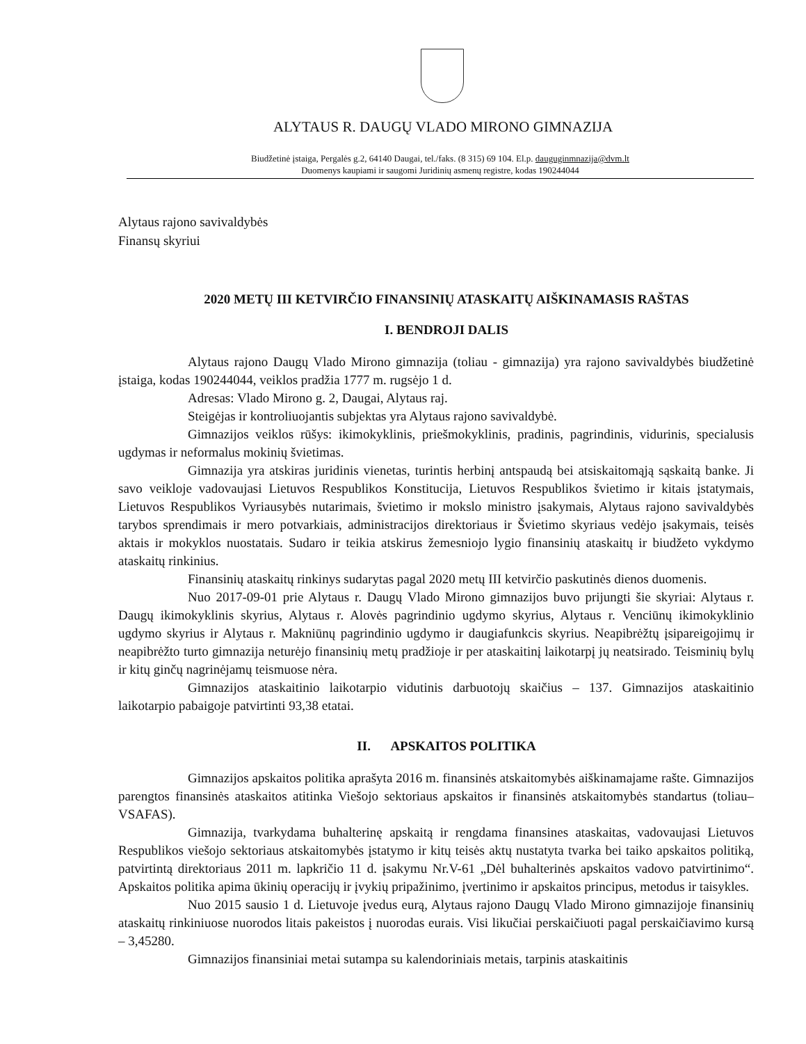ALYTAUS R. DAUGŲ VLADO MIRONO GIMNAZIJA
Biudžetinė įstaiga, Pergalės g.2, 64140 Daugai, tel./faks. (8 315) 69 104. El.p. dauguginmnazija@dvm.lt
Duomenys kaupiami ir saugomi Juridinių asmenų registre, kodas 190244044
Alytaus rajono savivaldybės
Finansų skyriui
2020 METŲ III KETVIRČIO FINANSINIŲ ATASKAITŲ AIŠKINAMASIS RAŠTAS
I. BENDROJI DALIS
Alytaus rajono Daugų Vlado Mirono gimnazija (toliau - gimnazija) yra rajono savivaldybės biudžetinė įstaiga, kodas 190244044, veiklos pradžia 1777 m. rugsėjo 1 d.
Adresas: Vlado Mirono g. 2, Daugai, Alytaus raj.
Steigėjas ir kontroliuojantis subjektas yra Alytaus rajono savivaldybė.
Gimnazijos veiklos rūšys: ikimokyklinis, priešmokyklinis, pradinis, pagrindinis, vidurinis, specialusis ugdymas ir neformalus mokinių švietimas.
Gimnazija yra atskiras juridinis vienetas, turintis herbinį antspaudą bei atsiskaitomąją sąskaitą banke. Ji savo veikloje vadovaujasi Lietuvos Respublikos Konstitucija, Lietuvos Respublikos švietimo ir kitais įstatymais, Lietuvos Respublikos Vyriausybės nutarimais, švietimo ir mokslo ministro įsakymais, Alytaus rajono savivaldybės tarybos sprendimais ir mero potvarkiais, administracijos direktoriaus ir Švietimo skyriaus vedėjo įsakymais, teisės aktais ir mokyklos nuostatais. Sudaro ir teikia atskirus žemesniojo lygio finansinių ataskaitų ir biudžeto vykdymo ataskaitų rinkinius.
Finansinių ataskaitų rinkinys sudarytas pagal 2020 metų III ketvirčio paskutinės dienos duomenis.
Nuo 2017-09-01 prie Alytaus r. Daugų Vlado Mirono gimnazijos buvo prijungti šie skyriai: Alytaus r. Daugų ikimokyklinis skyrius, Alytaus r. Alovės pagrindinio ugdymo skyrius, Alytaus r. Venciūnų ikimokyklinio ugdymo skyrius ir Alytaus r. Makniūnų pagrindinio ugdymo ir daugiafunkcis skyrius. Neapibrėžtų įsipareigojimų ir neapibrėžto turto gimnazija neturėjo finansinių metų pradžioje ir per ataskaitinį laikotarpį jų neatsirado. Teisminių bylų ir kitų ginčų nagrinėjamų teismuose nėra.
Gimnazijos ataskaitinio laikotarpio vidutinis darbuotojų skaičius – 137. Gimnazijos ataskaitinio laikotarpio pabaigoje patvirtinti 93,38 etatai.
II. APSKAITOS POLITIKA
Gimnazijos apskaitos politika aprašyta 2016 m. finansinės atskaitomybės aiškinamajame rašte. Gimnazijos parengtos finansinės ataskaitos atitinka Viešojo sektoriaus apskaitos ir finansinės atskaitomybės standartus (toliau– VSAFAS).
Gimnazija, tvarkydama buhalterinę apskaitą ir rengdama finansines ataskaitas, vadovaujasi Lietuvos Respublikos viešojo sektoriaus atskaitomybės įstatymo ir kitų teisės aktų nustatyta tvarka bei taiko apskaitos politiką, patvirtintą direktoriaus 2011 m. lapkričio 11 d. įsakymu Nr.V-61 „Dėl buhalterinės apskaitos vadovo patvirtinimo“. Apskaitos politika apima ūkinių operacijų ir įvykių pripažinimo, įvertinimo ir apskaitos principus, metodus ir taisykles.
Nuo 2015 sausio 1 d. Lietuvoje įvedus eurą, Alytaus rajono Daugų Vlado Mirono gimnazijoje finansinių ataskaitų rinkiniuose nuorodos litais pakeistos į nuorodas eurais. Visi likučiai perskaičiuoti pagal perskaičiavimo kursą – 3,45280.
Gimnazijos finansiniai metai sutampa su kalendoriniais metais, tarpinis ataskaitinis